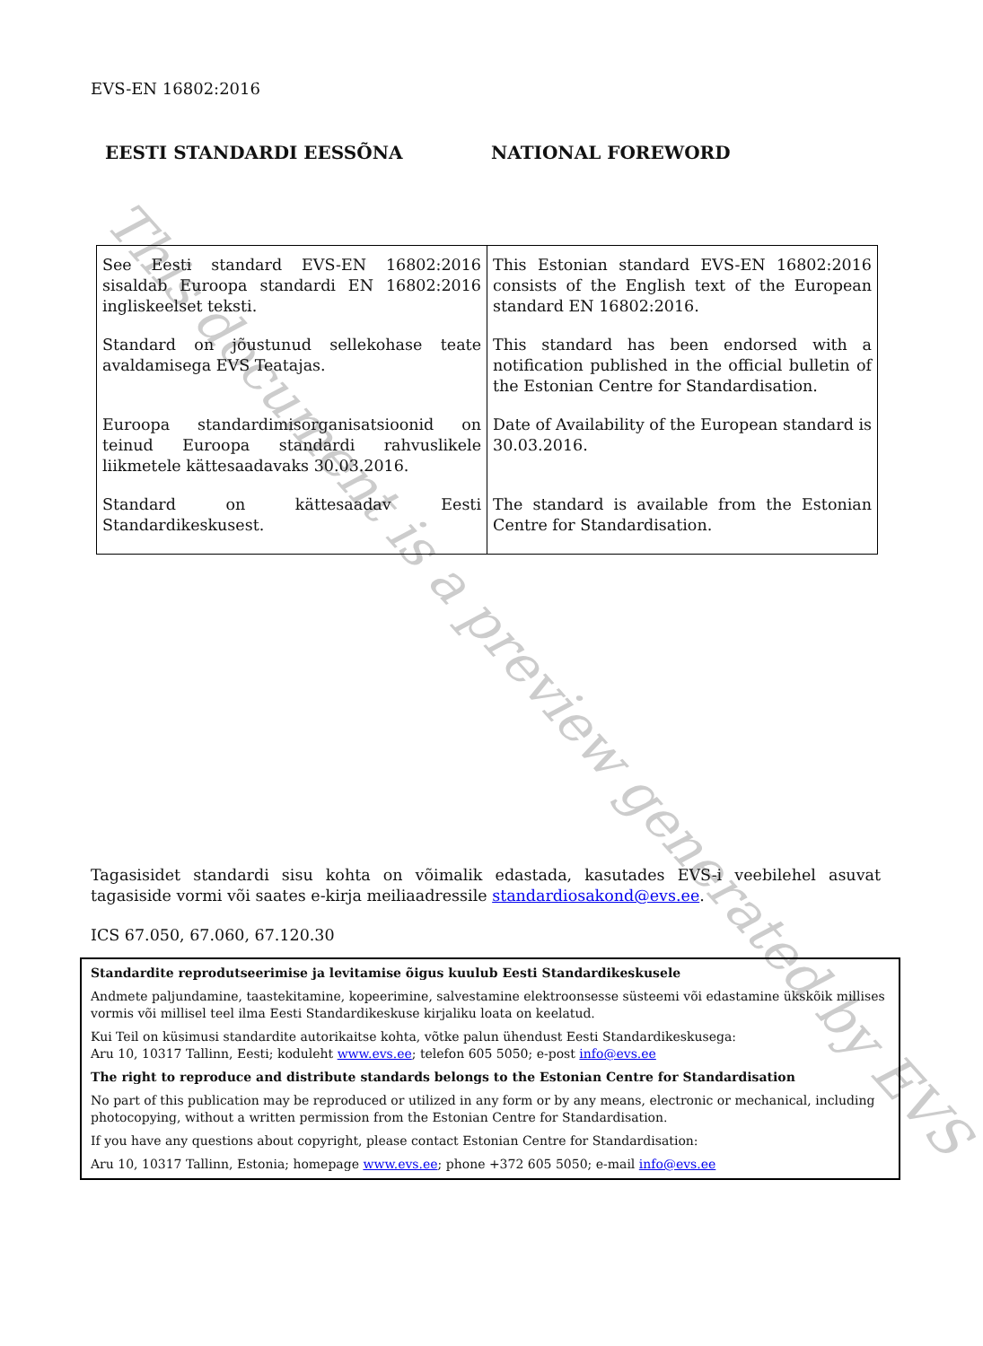This document is a preview generated by EVS
EVS-EN 16802:2016
EESTI STANDARDI EESSÕNA NATIONAL FOREWORD
| See Eesti standard EVS-EN 16802:2016 sisaldab Euroopa standardi EN 16802:2016 ingliskeelset teksti. | This Estonian standard EVS-EN 16802:2016 consists of the English text of the European standard EN 16802:2016. |
| Standard on jõustunud sellekohase teate avaldamisega EVS Teatajas. | This standard has been endorsed with a notification published in the official bulletin of the Estonian Centre for Standardisation. |
| Euroopa standardimisorganisatsioonid on teinud Euroopa standardi rahvuslikele liikmetele kättesaadavaks 30.03.2016. | Date of Availability of the European standard is 30.03.2016. |
| Standard on kättesaadav Eesti Standardikeskusest. | The standard is available from the Estonian Centre for Standardisation. |
Tagasisidet standardi sisu kohta on võimalik edastada, kasutades EVS-i veebilehel asuvat tagasiside vormi või saates e-kirja meiliaadressile standardiosakond@evs.ee.
ICS 67.050, 67.060, 67.120.30
Standardite reprodutseerimise ja levitamise õigus kuulub Eesti Standardikeskusele
Andmete paljundamine, taastekitamine, kopeerimine, salvestamine elektroonsesse süsteemi või edastamine ükskõik millises vormis või millisel teel ilma Eesti Standardikeskuse kirjaliku loata on keelatud.
Kui Teil on küsimusi standardite autorikaitse kohta, võtke palun ühendust Eesti Standardikeskusega:
Aru 10, 10317 Tallinn, Eesti; koduleht www.evs.ee; telefon 605 5050; e-post info@evs.ee
The right to reproduce and distribute standards belongs to the Estonian Centre for Standardisation
No part of this publication may be reproduced or utilized in any form or by any means, electronic or mechanical, including photocopying, without a written permission from the Estonian Centre for Standardisation.
If you have any questions about copyright, please contact Estonian Centre for Standardisation:
Aru 10, 10317 Tallinn, Estonia; homepage www.evs.ee; phone +372 605 5050; e-mail info@evs.ee